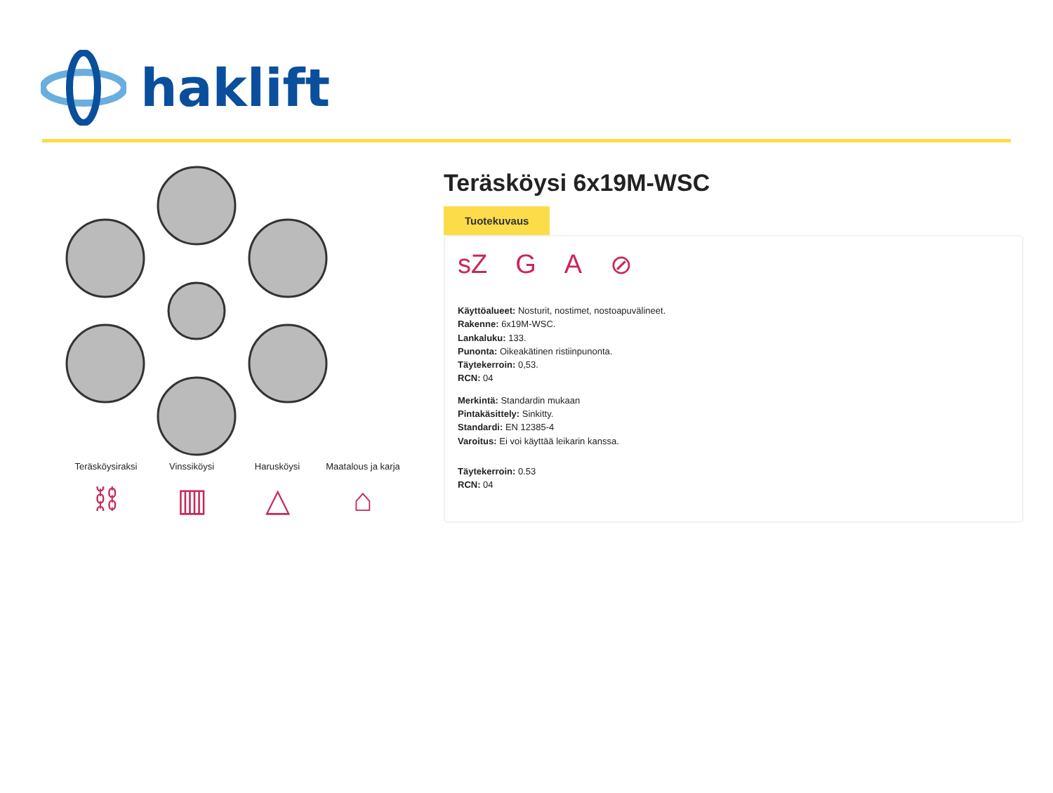haklift
Teräsköysiraksi
⛓
Vinssiköysi
▥
Harusköysi
△
Maatalous ja karja
⌂
Teräsköysi 6x19M-WSC
Tuotekuvaus
sZ G A ⊘
Käyttöalueet: Nosturit, nostimet, nostoapuvälineet.
Rakenne: 6x19M-WSC.
Lankaluku: 133.
Punonta: Oikeakätinen ristiinpunonta.
Täytekerroin: 0,53.
RCN: 04
Merkintä: Standardin mukaan
Pintakäsittely: Sinkitty.
Standardi: EN 12385-4
Varoitus: Ei voi käyttää leikarin kanssa.
Täytekerroin: 0.53
RCN: 04